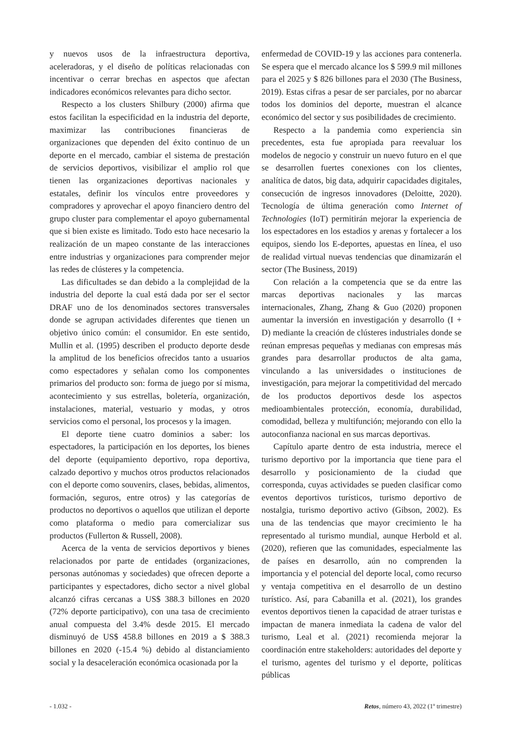y nuevos usos de la infraestructura deportiva, aceleradoras, y el diseño de políticas relacionadas con incentivar o cerrar brechas en aspectos que afectan indicadores económicos relevantes para dicho sector.
Respecto a los clusters Shilbury (2000) afirma que estos facilitan la especificidad en la industria del deporte, maximizar las contribuciones financieras de organizaciones que dependen del éxito continuo de un deporte en el mercado, cambiar el sistema de prestación de servicios deportivos, visibilizar el amplio rol que tienen las organizaciones deportivas nacionales y estatales, definir los vínculos entre proveedores y compradores y aprovechar el apoyo financiero dentro del grupo cluster para complementar el apoyo gubernamental que si bien existe es limitado. Todo esto hace necesario la realización de un mapeo constante de las interacciones entre industrias y organizaciones para comprender mejor las redes de clústeres y la competencia.
Las dificultades se dan debido a la complejidad de la industria del deporte la cual está dada por ser el sector DRAF uno de los denominados sectores transversales donde se agrupan actividades diferentes que tienen un objetivo único común: el consumidor. En este sentido, Mullin et al. (1995) describen el producto deporte desde la amplitud de los beneficios ofrecidos tanto a usuarios como espectadores y señalan como los componentes primarios del producto son: forma de juego por sí misma, acontecimiento y sus estrellas, boletería, organización, instalaciones, material, vestuario y modas, y otros servicios como el personal, los procesos y la imagen.
El deporte tiene cuatro dominios a saber: los espectadores, la participación en los deportes, los bienes del deporte (equipamiento deportivo, ropa deportiva, calzado deportivo y muchos otros productos relacionados con el deporte como souvenirs, clases, bebidas, alimentos, formación, seguros, entre otros) y las categorías de productos no deportivos o aquellos que utilizan el deporte como plataforma o medio para comercializar sus productos (Fullerton & Russell, 2008).
Acerca de la venta de servicios deportivos y bienes relacionados por parte de entidades (organizaciones, personas autónomas y sociedades) que ofrecen deporte a participantes y espectadores, dicho sector a nivel global alcanzó cifras cercanas a US$ 388.3 billones en 2020 (72% deporte participativo), con una tasa de crecimiento anual compuesta del 3.4% desde 2015. El mercado disminuyó de US$ 458.8 billones en 2019 a $ 388.3 billones en 2020 (-15.4 %) debido al distanciamiento social y la desaceleración económica ocasionada por la
enfermedad de COVID-19 y las acciones para contenerla. Se espera que el mercado alcance los $ 599.9 mil millones para el 2025 y $ 826 billones para el 2030 (The Business, 2019). Estas cifras a pesar de ser parciales, por no abarcar todos los dominios del deporte, muestran el alcance económico del sector y sus posibilidades de crecimiento.
Respecto a la pandemia como experiencia sin precedentes, esta fue apropiada para reevaluar los modelos de negocio y construir un nuevo futuro en el que se desarrollen fuertes conexiones con los clientes, analítica de datos, big data, adquirir capacidades digitales, consecución de ingresos innovadores (Deloitte, 2020). Tecnología de última generación como Internet of Technologies (IoT) permitirán mejorar la experiencia de los espectadores en los estadios y arenas y fortalecer a los equipos, siendo los E-deportes, apuestas en línea, el uso de realidad virtual nuevas tendencias que dinamizarán el sector (The Business, 2019)
Con relación a la competencia que se da entre las marcas deportivas nacionales y las marcas internacionales, Zhang, Zhang & Guo (2020) proponen aumentar la inversión en investigación y desarrollo (I + D) mediante la creación de clústeres industriales donde se reúnan empresas pequeñas y medianas con empresas más grandes para desarrollar productos de alta gama, vinculando a las universidades o instituciones de investigación, para mejorar la competitividad del mercado de los productos deportivos desde los aspectos medioambientales protección, economía, durabilidad, comodidad, belleza y multifunción; mejorando con ello la autoconfianza nacional en sus marcas deportivas.
Capítulo aparte dentro de esta industria, merece el turismo deportivo por la importancia que tiene para el desarrollo y posicionamiento de la ciudad que corresponda, cuyas actividades se pueden clasificar como eventos deportivos turísticos, turismo deportivo de nostalgia, turismo deportivo activo (Gibson, 2002). Es una de las tendencias que mayor crecimiento le ha representado al turismo mundial, aunque Herbold et al. (2020), refieren que las comunidades, especialmente las de países en desarrollo, aún no comprenden la importancia y el potencial del deporte local, como recurso y ventaja competitiva en el desarrollo de un destino turístico. Así, para Cabanilla et al. (2021), los grandes eventos deportivos tienen la capacidad de atraer turistas e impactan de manera inmediata la cadena de valor del turismo, Leal et al. (2021) recomienda mejorar la coordinación entre stakeholders: autoridades del deporte y el turismo, agentes del turismo y el deporte, políticas públicas
- 1.032 - Retos, número 43, 2022 (1º trimestre)